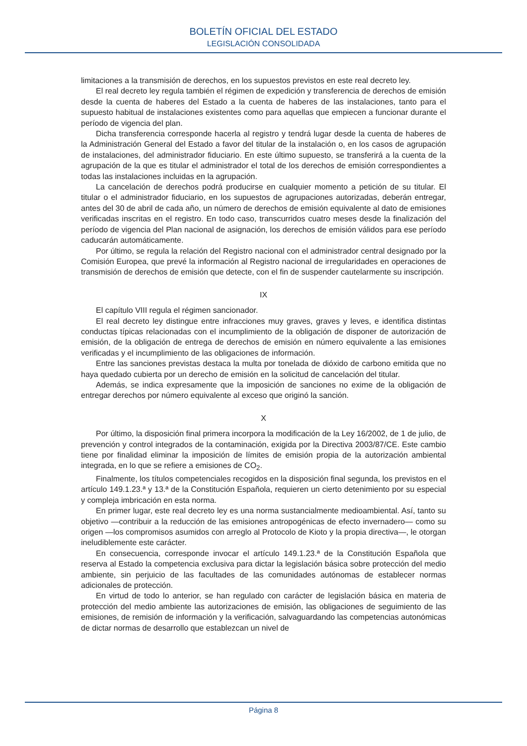BOLETÍN OFICIAL DEL ESTADO
LEGISLACIÓN CONSOLIDADA
limitaciones a la transmisión de derechos, en los supuestos previstos en este real decreto ley.
El real decreto ley regula también el régimen de expedición y transferencia de derechos de emisión desde la cuenta de haberes del Estado a la cuenta de haberes de las instalaciones, tanto para el supuesto habitual de instalaciones existentes como para aquellas que empiecen a funcionar durante el período de vigencia del plan.
Dicha transferencia corresponde hacerla al registro y tendrá lugar desde la cuenta de haberes de la Administración General del Estado a favor del titular de la instalación o, en los casos de agrupación de instalaciones, del administrador fiduciario. En este último supuesto, se transferirá a la cuenta de la agrupación de la que es titular el administrador el total de los derechos de emisión correspondientes a todas las instalaciones incluidas en la agrupación.
La cancelación de derechos podrá producirse en cualquier momento a petición de su titular. El titular o el administrador fiduciario, en los supuestos de agrupaciones autorizadas, deberán entregar, antes del 30 de abril de cada año, un número de derechos de emisión equivalente al dato de emisiones verificadas inscritas en el registro. En todo caso, transcurridos cuatro meses desde la finalización del período de vigencia del Plan nacional de asignación, los derechos de emisión válidos para ese período caducarán automáticamente.
Por último, se regula la relación del Registro nacional con el administrador central designado por la Comisión Europea, que prevé la información al Registro nacional de irregularidades en operaciones de transmisión de derechos de emisión que detecte, con el fin de suspender cautelarmente su inscripción.
IX
El capítulo VIII regula el régimen sancionador.
El real decreto ley distingue entre infracciones muy graves, graves y leves, e identifica distintas conductas típicas relacionadas con el incumplimiento de la obligación de disponer de autorización de emisión, de la obligación de entrega de derechos de emisión en número equivalente a las emisiones verificadas y el incumplimiento de las obligaciones de información.
Entre las sanciones previstas destaca la multa por tonelada de dióxido de carbono emitida que no haya quedado cubierta por un derecho de emisión en la solicitud de cancelación del titular.
Además, se indica expresamente que la imposición de sanciones no exime de la obligación de entregar derechos por número equivalente al exceso que originó la sanción.
X
Por último, la disposición final primera incorpora la modificación de la Ley 16/2002, de 1 de julio, de prevención y control integrados de la contaminación, exigida por la Directiva 2003/87/CE. Este cambio tiene por finalidad eliminar la imposición de límites de emisión propia de la autorización ambiental integrada, en lo que se refiere a emisiones de CO<sub>2</sub>.
Finalmente, los títulos competenciales recogidos en la disposición final segunda, los previstos en el artículo 149.1.23.ª y 13.ª de la Constitución Española, requieren un cierto detenimiento por su especial y compleja imbricación en esta norma.
En primer lugar, este real decreto ley es una norma sustancialmente medioambiental. Así, tanto su objetivo —contribuir a la reducción de las emisiones antropogénicas de efecto invernadero— como su origen —los compromisos asumidos con arreglo al Protocolo de Kioto y la propia directiva—, le otorgan ineludiblemente este carácter.
En consecuencia, corresponde invocar el artículo 149.1.23.ª de la Constitución Española que reserva al Estado la competencia exclusiva para dictar la legislación básica sobre protección del medio ambiente, sin perjuicio de las facultades de las comunidades autónomas de establecer normas adicionales de protección.
En virtud de todo lo anterior, se han regulado con carácter de legislación básica en materia de protección del medio ambiente las autorizaciones de emisión, las obligaciones de seguimiento de las emisiones, de remisión de información y la verificación, salvaguardando las competencias autonómicas de dictar normas de desarrollo que establezcan un nivel de
Página 8